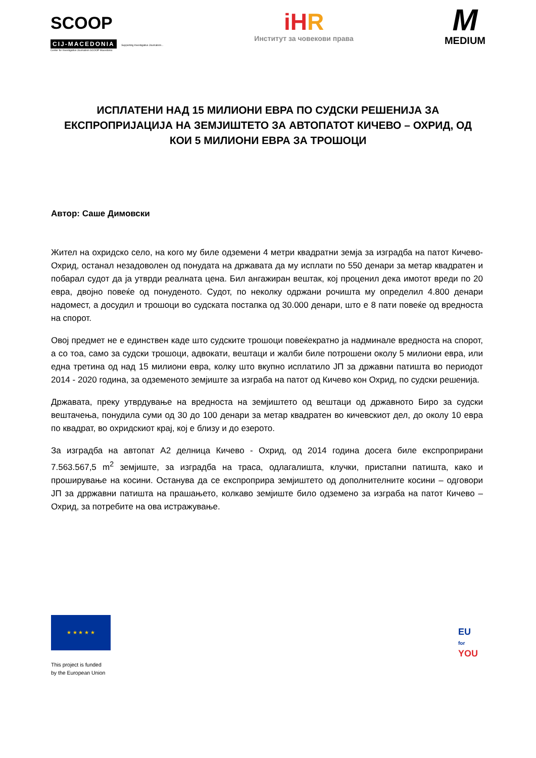SCOOP
CIJ-MACEDONIA Supporting Investigative Journalism...
Center for Investigative Journalism SCOOP Macedonia
iHR
Институт за човекови права
M
MEDIUM
ИСПЛАТЕНИ НАД 15 МИЛИОНИ ЕВРА ПО СУДСКИ РЕШЕНИЈА ЗА ЕКСПРОПРИЈАЦИЈА НА ЗЕМЈИШТЕТО ЗА АВТОПАТОТ КИЧЕВО – ОХРИД, ОД КОИ 5 МИЛИОНИ ЕВРА ЗА ТРОШОЦИ
Автор: Саше Димовски
Жител на охридско село, на кого му биле одземени 4 метри квадратни земја за изградба на патот Кичево-Охрид, останал незадоволен од понудата на државата да му исплати по 550 денари за метар квадратен и побарал судот да ја утврди реалната цена. Бил ангажиран вештак, кој проценил дека имотот вреди по 20 евра, двојно повеќе од понуденото. Судот, по неколку одржани рочишта му определил 4.800 денари надомест, а досудил и трошоци во судската постапка од 30.000 денари, што е 8 пати повеќе од вредноста на спорот.
Овој предмет не е единствен каде што судските трошоци повеќекратно ја надминале вредноста на спорот, а со тоа, само за судски трошоци, адвокати, вештаци и жалби биле потрошени околу 5 милиони евра, или една третина од над 15 милиони евра, колку што вкупно исплатило ЈП за државни патишта во периодот 2014 - 2020 година, за одземеното земјиште за изграба на патот од Кичево кон Охрид, по судски решенија.
Државата, преку утврдување на вредноста на земјиштето од вештаци од државното Биро за судски вештачења, понудила суми од 30 до 100 денари за метар квадратен во кичевскиот дел, до околу 10 евра по квадрат, во охридскиот крај, кој е близу и до езерото.
За изградба на автопат А2 делница Кичево - Охрид, од 2014 година досега биле експроприрани 7.563.567,5 m<sup>2</sup> земјиште, за изградба на траса, одлагалишта, клучки, пристапни патишта, како и проширување на косини. Останува да се експроприра земјиштето од дополнителните косини – одговори ЈП за дрржавни патишта на прашањето, колкаво земјиште било одземено за изграба на патот Кичево – Охрид, за потребите на ова истражување.
★ ★ ★ ★ ★
This project is funded
by the European Union
EU
for
YOU